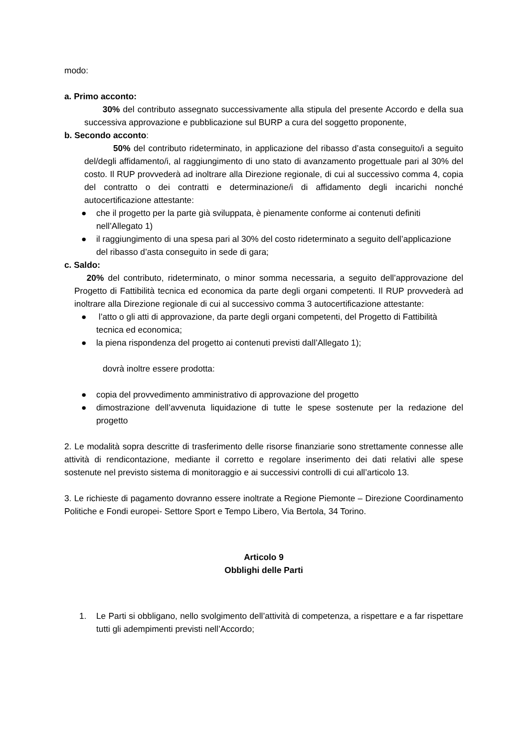modo:
a. Primo acconto:
30% del contributo assegnato successivamente alla stipula del presente Accordo e della sua successiva approvazione e pubblicazione sul BURP a cura del soggetto proponente,
b. Secondo acconto:
50% del contributo rideterminato, in applicazione del ribasso d’asta conseguito/i a seguito del/degli affidamento/i, al raggiungimento di uno stato di avanzamento progettuale pari al 30% del costo. Il RUP provvederà ad inoltrare alla Direzione regionale, di cui al successivo comma 4, copia del contratto o dei contratti e determinazione/i di affidamento degli incarichi nonché autocertificazione attestante:
● che il progetto per la parte già sviluppata, è pienamente conforme ai contenuti definiti nell’Allegato 1)
● il raggiungimento di una spesa pari al 30% del costo rideterminato a seguito dell’applicazione del ribasso d’asta conseguito in sede di gara;
c. Saldo:
20% del contributo, rideterminato, o minor somma necessaria, a seguito dell’approvazione del Progetto di Fattibilità tecnica ed economica da parte degli organi competenti. Il RUP provvederà ad inoltrare alla Direzione regionale di cui al successivo comma 3 autocertificazione attestante:
● l’atto o gli atti di approvazione, da parte degli organi competenti, del Progetto di Fattibilità tecnica ed economica;
● la piena rispondenza del progetto ai contenuti previsti dall’Allegato 1);
dovrà inoltre essere prodotta:
● copia del provvedimento amministrativo di approvazione del progetto
● dimostrazione dell’avvenuta liquidazione di tutte le spese sostenute per la redazione del progetto
2. Le modalità sopra descritte di trasferimento delle risorse finanziarie sono strettamente connesse alle attività di rendicontazione, mediante il corretto e regolare inserimento dei dati relativi alle spese sostenute nel previsto sistema di monitoraggio e ai successivi controlli di cui all’articolo 13.
3. Le richieste di pagamento dovranno essere inoltrate a Regione Piemonte – Direzione Coordinamento Politiche e Fondi europei- Settore Sport e Tempo Libero, Via Bertola, 34 Torino.
Articolo 9
Obblighi delle Parti
1. Le Parti si obbligano, nello svolgimento dell’attività di competenza, a rispettare e a far rispettare tutti gli adempimenti previsti nell’Accordo;